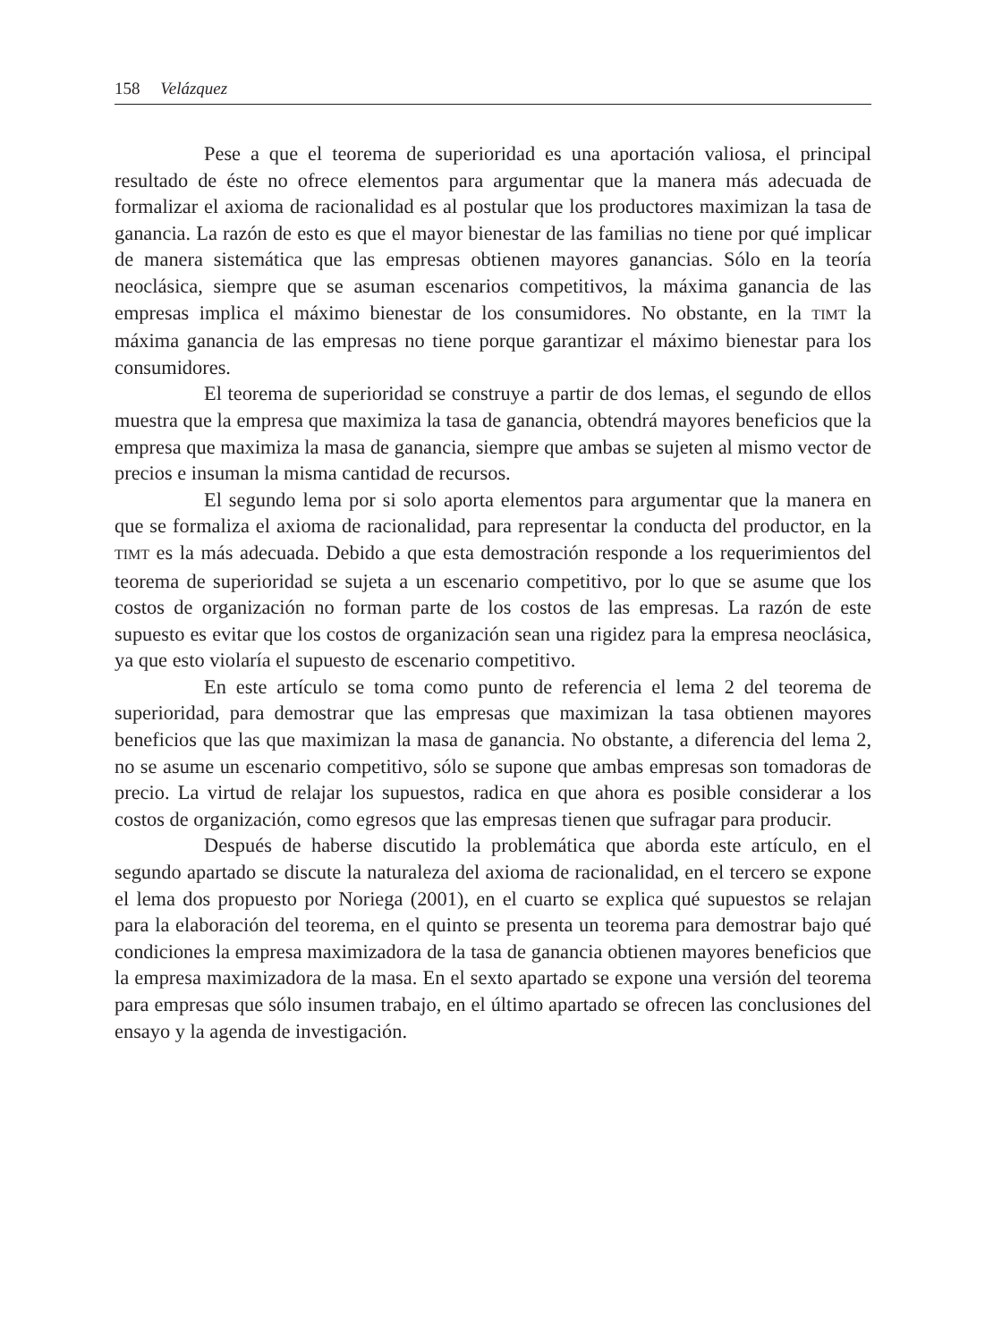158 Velázquez
Pese a que el teorema de superioridad es una aportación valiosa, el principal resultado de éste no ofrece elementos para argumentar que la manera más adecuada de formalizar el axioma de racionalidad es al postular que los productores maximizan la tasa de ganancia. La razón de esto es que el mayor bienestar de las familias no tiene por qué implicar de manera sistemática que las empresas obtienen mayores ganancias. Sólo en la teoría neoclásica, siempre que se asuman escenarios competitivos, la máxima ganancia de las empresas implica el máximo bienestar de los consumidores. No obstante, en la TIMT la máxima ganancia de las empresas no tiene porque garantizar el máximo bienestar para los consumidores.
El teorema de superioridad se construye a partir de dos lemas, el segundo de ellos muestra que la empresa que maximiza la tasa de ganancia, obtendrá mayores beneficios que la empresa que maximiza la masa de ganancia, siempre que ambas se sujeten al mismo vector de precios e insuman la misma cantidad de recursos.
El segundo lema por si solo aporta elementos para argumentar que la manera en que se formaliza el axioma de racionalidad, para representar la conducta del productor, en la TIMT es la más adecuada. Debido a que esta demostración responde a los requerimientos del teorema de superioridad se sujeta a un escenario competitivo, por lo que se asume que los costos de organización no forman parte de los costos de las empresas. La razón de este supuesto es evitar que los costos de organización sean una rigidez para la empresa neoclásica, ya que esto violaría el supuesto de escenario competitivo.
En este artículo se toma como punto de referencia el lema 2 del teorema de superioridad, para demostrar que las empresas que maximizan la tasa obtienen mayores beneficios que las que maximizan la masa de ganancia. No obstante, a diferencia del lema 2, no se asume un escenario competitivo, sólo se supone que ambas empresas son tomadoras de precio. La virtud de relajar los supuestos, radica en que ahora es posible considerar a los costos de organización, como egresos que las empresas tienen que sufragar para producir.
Después de haberse discutido la problemática que aborda este artículo, en el segundo apartado se discute la naturaleza del axioma de racionalidad, en el tercero se expone el lema dos propuesto por Noriega (2001), en el cuarto se explica qué supuestos se relajan para la elaboración del teorema, en el quinto se presenta un teorema para demostrar bajo qué condiciones la empresa maximizadora de la tasa de ganancia obtienen mayores beneficios que la empresa maximizadora de la masa. En el sexto apartado se expone una versión del teorema para empresas que sólo insumen trabajo, en el último apartado se ofrecen las conclusiones del ensayo y la agenda de investigación.